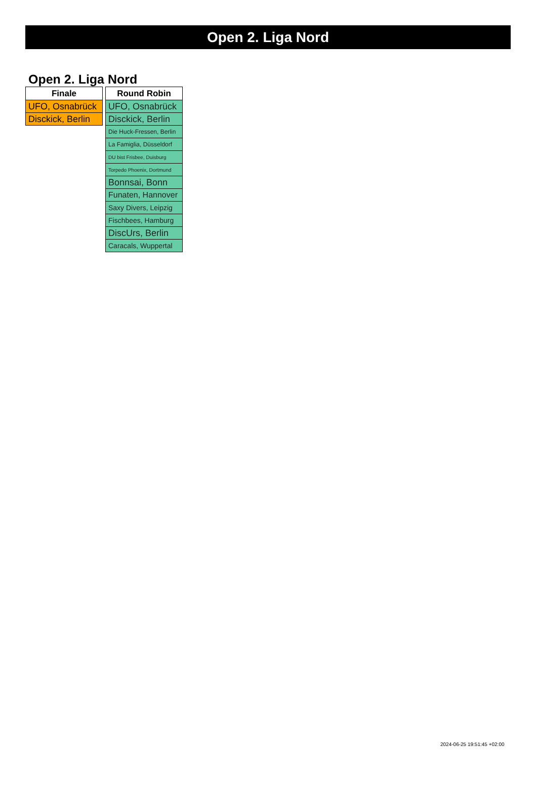Open 2. Liga Nord
Open 2. Liga Nord
| Finale |
| --- |
| UFO, Osnabrück |
| Disckick, Berlin |
| Round Robin |
| --- |
| UFO, Osnabrück |
| Disckick, Berlin |
| Die Huck-Fressen, Berlin |
| La Famiglia, Düsseldorf |
| DU bist Frisbee, Duisburg |
| Torpedo Phoenix, Dortmund |
| Bonnsai, Bonn |
| Funaten, Hannover |
| Saxy Divers, Leipzig |
| Fischbees, Hamburg |
| DiscUrs, Berlin |
| Caracals, Wuppertal |
2024-06-25 19:51:45 +02:00